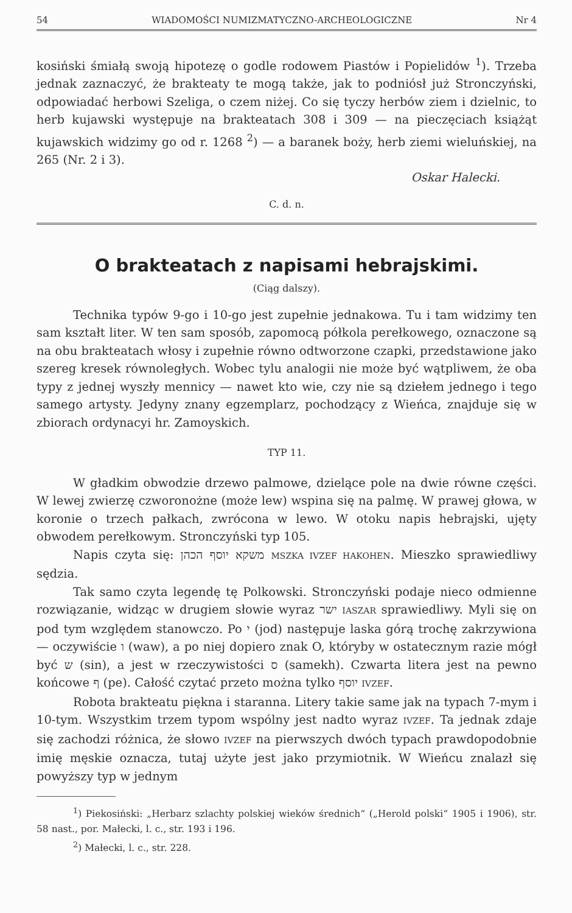54 WIADOMOŚCI NUMIZMATYCZNO-ARCHEOLOGICZNE Nr 4
kosiński śmiałą swoją hipotezę o godle rodowem Piastów i Popielidów <sup>1</sup>). Trzeba jednak zaznaczyć, że brakteaty te mogą także, jak to podniósł już Stronczyński, odpowiadać herbowi Szeliga, o czem niżej. Co się tyczy herbów ziem i dzielnic, to herb kujawski występuje na brakteatach 308 i 309 — na pieczęciach książąt kujawskich widzimy go od r. 1268 <sup>2</sup>) — a baranek boży, herb ziemi wieluńskiej, na 265 (Nr. 2 i 3).
Oskar Halecki.
C. d. n.
O brakteatach z napisami hebrajskimi.
(Ciąg dalszy).
Technika typów 9-go i 10-go jest zupełnie jednakowa. Tu i tam widzimy ten sam kształt liter. W ten sam sposób, zapomocą półkola perełkowego, oznaczone są na obu brakteatach włosy i zupełnie równo odtworzone czapki, przedstawione jako szereg kresek równoległych. Wobec tylu analogii nie może być wątpliwem, że oba typy z jednej wyszły mennicy — nawet kto wie, czy nie są dziełem jednego i tego samego artysty. Jedyny znany egzemplarz, pochodzący z Wieńca, znajduje się w zbiorach ordynacyi hr. Zamoyskich.
TYP 11.
W gładkim obwodzie drzewo palmowe, dzielące pole na dwie równe części. W lewej zwierzę czworonożne (może lew) wspina się na palmę. W prawej głowa, w koronie o trzech pałkach, zwrócona w lewo. W otoku napis hebrajski, ujęty obwodem perełkowym. Stronczyński typ 105.
Napis czyta się: משקא יוסף הכהן MSZKA IVZEF HAKOHEN. Mieszko sprawiedliwy sędzia.
Tak samo czyta legendę tę Polkowski. Stronczyński podaje nieco odmienne rozwiązanie, widząc w drugiem słowie wyraz ישר IASZAR sprawiedliwy. Myli się on pod tym względem stanowczo. Po י (jod) następuje laska górą trochę zakrzywiona — oczywiście ו (waw), a po niej dopiero znak O, któryby w ostatecznym razie mógł być ש (sin), a jest w rzeczywistości ס (samekh). Czwarta litera jest na pewno końcowe ף (pe). Całość czytać przeto można tylko יוסף IVZEF.
Robota brakteatu piękna i staranna. Litery takie same jak na typach 7-mym i 10-tym. Wszystkim trzem typom wspólny jest nadto wyraz IVZEF. Ta jednak zdaje się zachodzi różnica, że słowo IVZEF na pierwszych dwóch typach prawdopodobnie imię męskie oznacza, tutaj użyte jest jako przymiotnik. W Wieńcu znalazł się powyższy typ w jednym
<sup>1</sup>) Piekosiński: „Herbarz szlachty polskiej wieków średnich“ („Herold polski“ 1905 i 1906), str. 58 nast., por. Małecki, l. c., str. 193 i 196.
<sup>2</sup>) Małecki, l. c., str. 228.